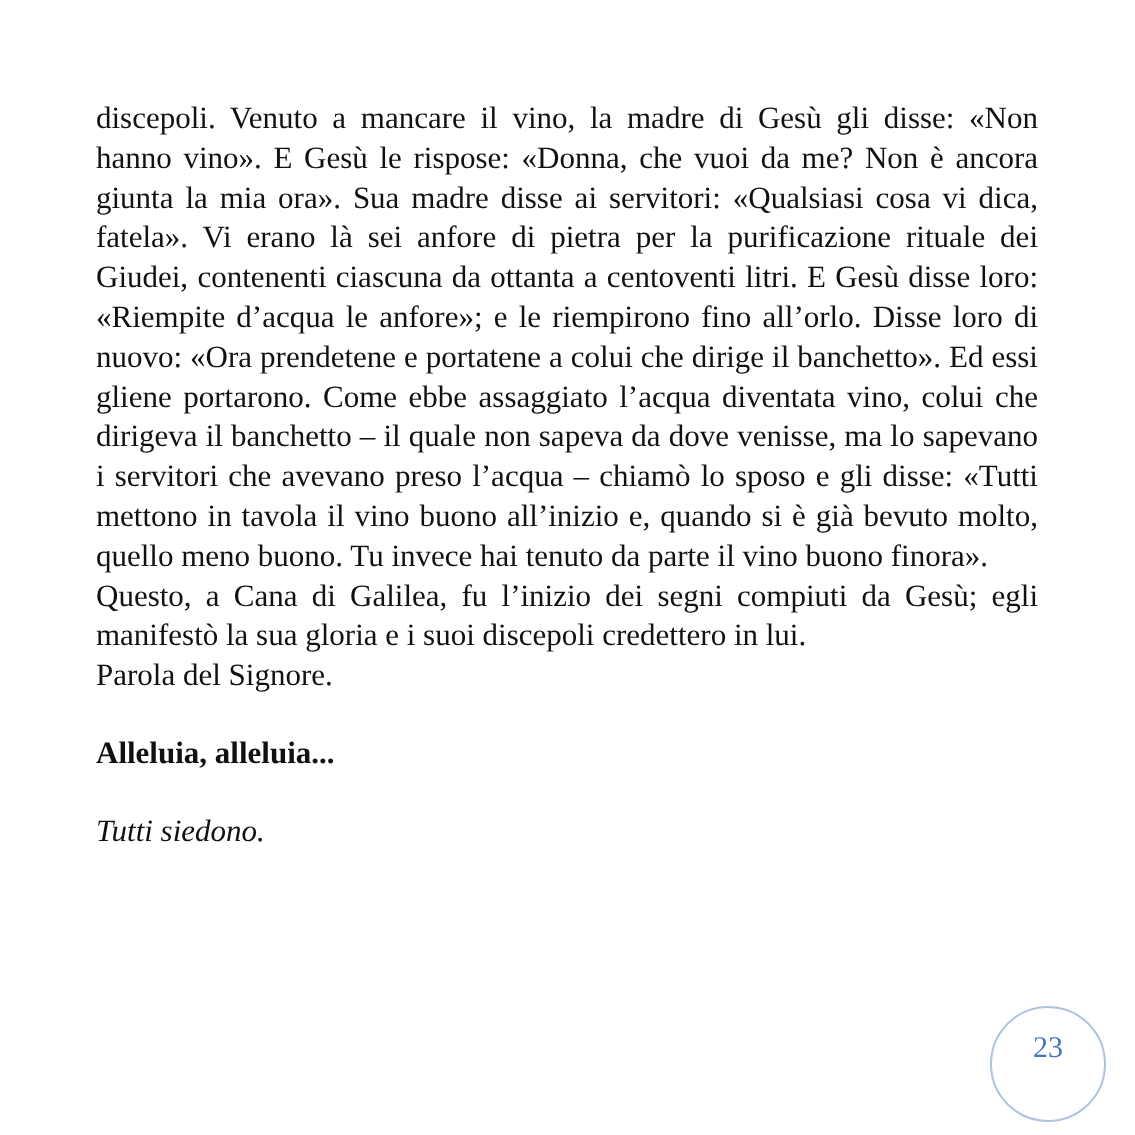discepoli. Venuto a mancare il vino, la madre di Gesù gli disse: «Non hanno vino». E Gesù le rispose: «Donna, che vuoi da me? Non è ancora giunta la mia ora». Sua madre disse ai servitori: «Qualsiasi cosa vi dica, fatela». Vi erano là sei anfore di pietra per la purificazione rituale dei Giudei, contenenti ciascuna da ottanta a centoventi litri. E Gesù disse loro: «Riempite d’acqua le anfore»; e le riempirono fino all’orlo. Disse loro di nuovo: «Ora prendetene e portatene a colui che dirige il banchetto». Ed essi gliene portarono. Come ebbe assaggiato l’acqua diventata vino, colui che dirigeva il banchetto – il quale non sapeva da dove venisse, ma lo sapevano i servitori che avevano preso l’acqua – chiamò lo sposo e gli disse: «Tutti mettono in tavola il vino buono all’inizio e, quando si è già bevuto molto, quello meno buono. Tu invece hai tenuto da parte il vino buono finora».
Questo, a Cana di Galilea, fu l’inizio dei segni compiuti da Gesù; egli manifestò la sua gloria e i suoi discepoli credettero in lui.
Parola del Signore.
Alleluia, alleluia...
Tutti siedono.
23